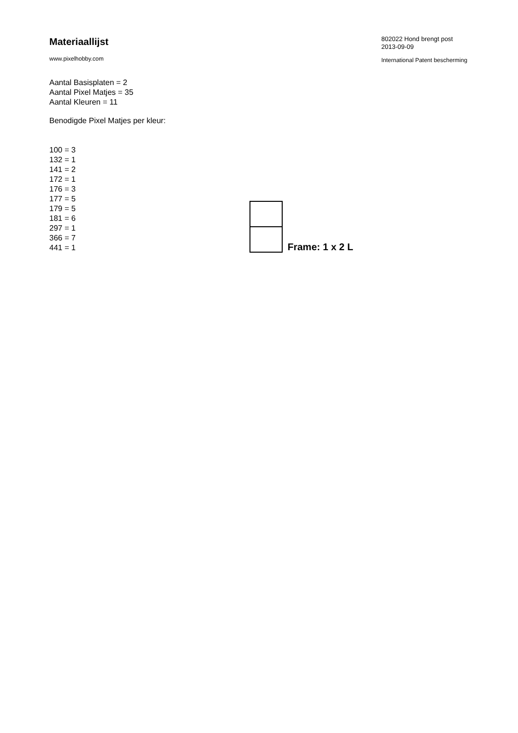Materiaallijst
www.pixelhobby.com
Aantal Basisplaten = 2
Aantal Pixel Matjes = 35
Aantal Kleuren = 11
Benodigde Pixel Matjes per kleur:
100 = 3
132 = 1
141 = 2
172 = 1
176 = 3
177 = 5
179 = 5
181 = 6
297 = 1
366 = 7
441 = 1
Frame: 1 x 2 L
802022 Hond brengt post
2013-09-09
International Patent bescherming